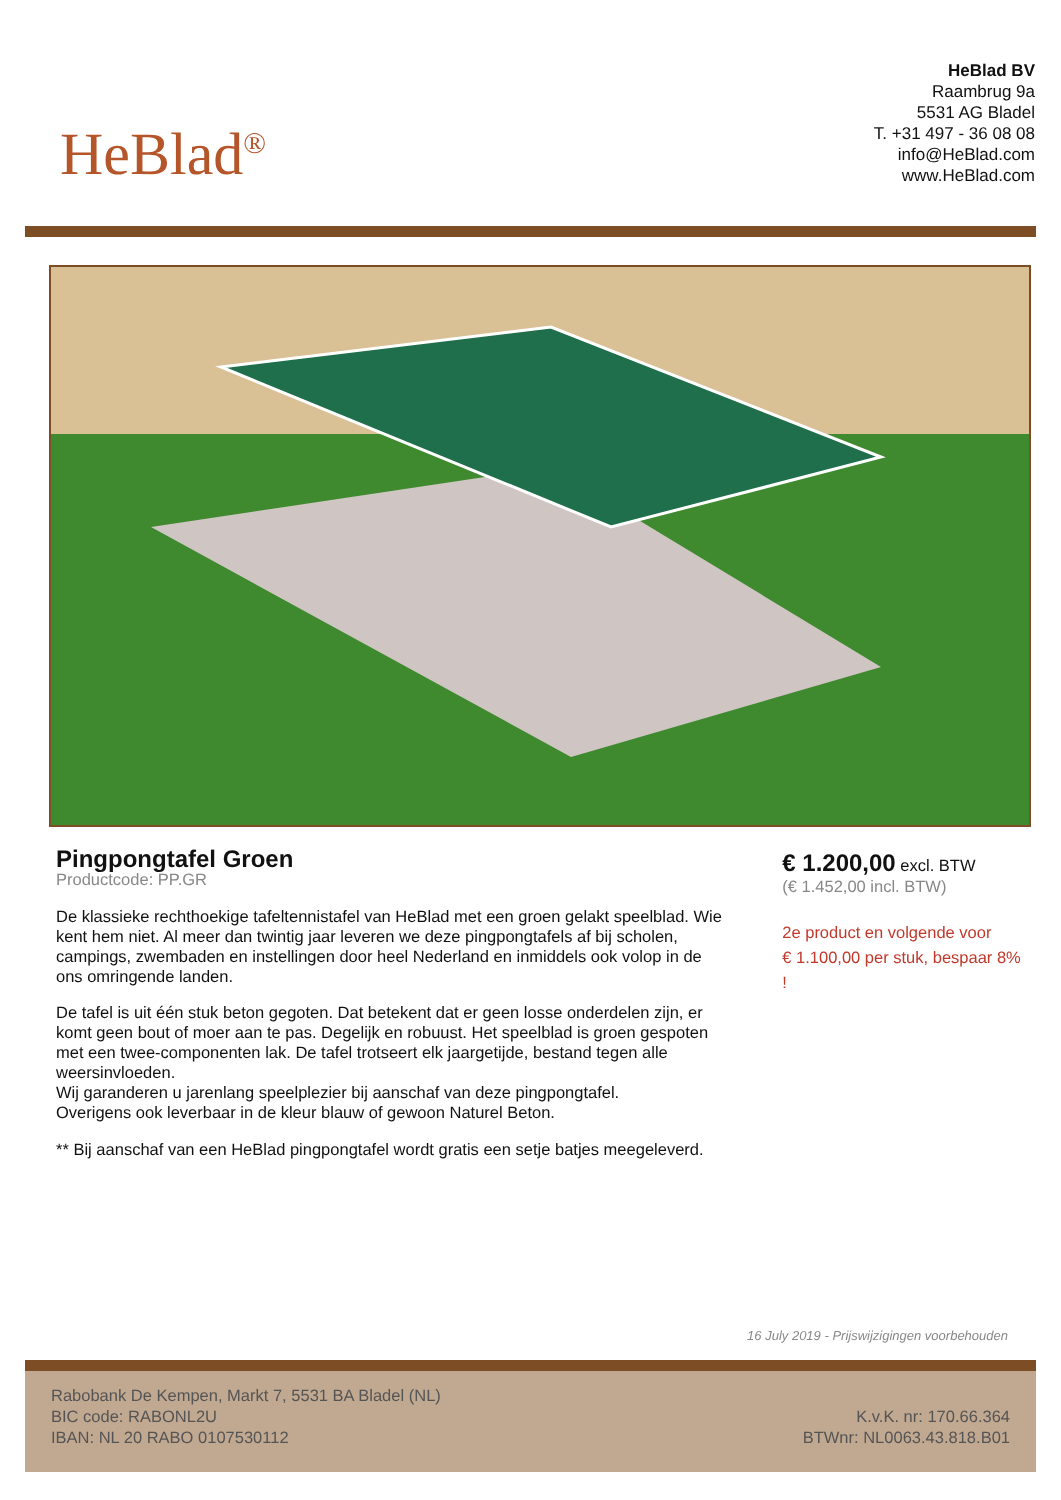HeBlad<sup>®</sup>
HeBlad BV
Raambrug 9a
5531 AG Bladel
T. +31 497 - 36 08 08
info@HeBlad.com
www.HeBlad.com
Pingpongtafel Groen
Productcode: PP.GR
De klassieke rechthoekige tafeltennistafel van HeBlad met een groen gelakt speelblad. Wie kent hem niet. Al meer dan twintig jaar leveren we deze pingpongtafels af bij scholen, campings, zwembaden en instellingen door heel Nederland en inmiddels ook volop in de ons omringende landen.
De tafel is uit één stuk beton gegoten. Dat betekent dat er geen losse onderdelen zijn, er komt geen bout of moer aan te pas. Degelijk en robuust. Het speelblad is groen gespoten met een twee-componenten lak. De tafel trotseert elk jaargetijde, bestand tegen alle weersinvloeden.
Wij garanderen u jarenlang speelplezier bij aanschaf van deze pingpongtafel.
Overigens ook leverbaar in de kleur blauw of gewoon Naturel Beton.
** Bij aanschaf van een HeBlad pingpongtafel wordt gratis een setje batjes meegeleverd.
€ 1.200,00 excl. BTW
(€ 1.452,00 incl. BTW)
2e product en volgende voor
€ 1.100,00 per stuk, bespaar 8% !
16 July 2019 - Prijswijzigingen voorbehouden
Rabobank De Kempen, Markt 7, 5531 BA Bladel (NL)
BIC code: RABONL2U
IBAN: NL 20 RABO 0107530112
K.v.K. nr: 170.66.364
BTWnr: NL0063.43.818.B01